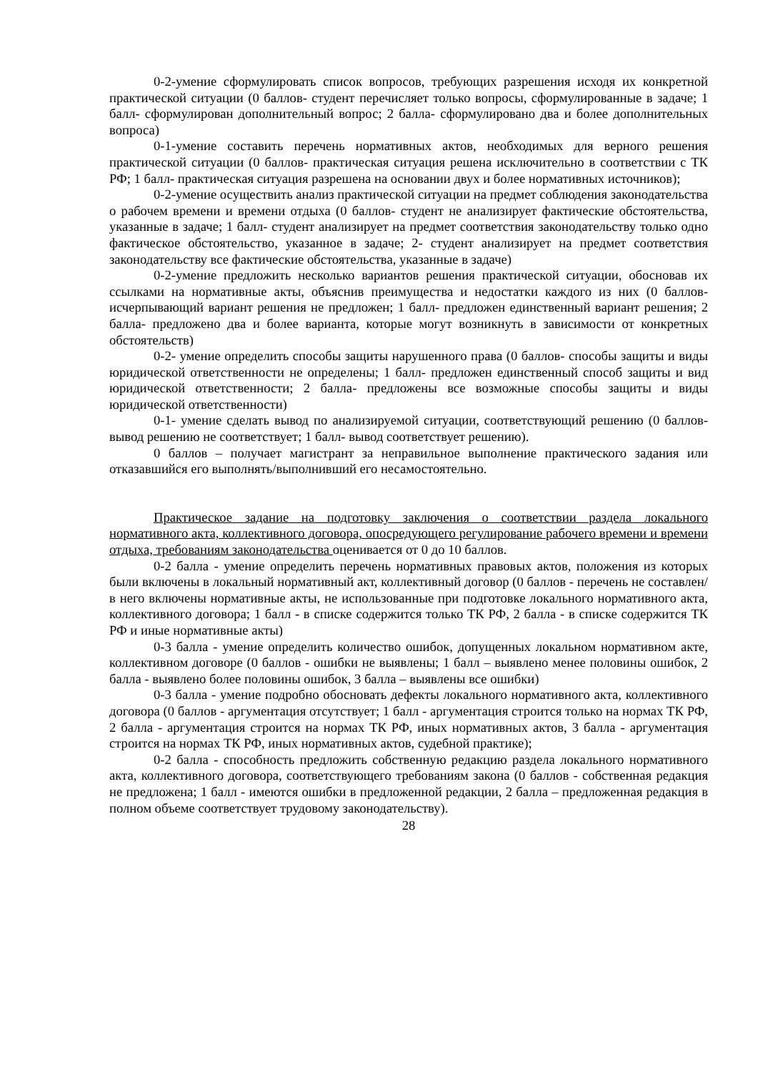0-2-умение сформулировать список вопросов, требующих разрешения исходя их конкретной практической ситуации (0 баллов- студент перечисляет только вопросы, сформулированные в задаче; 1 балл- сформулирован дополнительный вопрос; 2 балла- сформулировано два и более дополнительных вопроса)
0-1-умение составить перечень нормативных актов, необходимых для верного решения практической ситуации (0 баллов- практическая ситуация решена исключительно в соответствии с ТК РФ; 1 балл- практическая ситуация разрешена на основании двух и более нормативных источников);
0-2-умение осуществить анализ практической ситуации на предмет соблюдения законодательства о рабочем времени и времени отдыха (0 баллов- студент не анализирует фактические обстоятельства, указанные в задаче; 1 балл- студент анализирует на предмет соответствия законодательству только одно фактическое обстоятельство, указанное в задаче; 2- студент анализирует на предмет соответствия законодательству все фактические обстоятельства, указанные в задаче)
0-2-умение предложить несколько вариантов решения практической ситуации, обосновав их ссылками на нормативные акты, объяснив преимущества и недостатки каждого из них (0 баллов- исчерпывающий вариант решения не предложен; 1 балл- предложен единственный вариант решения; 2 балла- предложено два и более варианта, которые могут возникнуть в зависимости от конкретных обстоятельств)
0-2- умение определить способы защиты нарушенного права (0 баллов- способы защиты и виды юридической ответственности не определены; 1 балл- предложен единственный способ защиты и вид юридической ответственности; 2 балла- предложены все возможные способы защиты и виды юридической ответственности)
0-1- умение сделать вывод по анализируемой ситуации, соответствующий решению (0 баллов- вывод решению не соответствует; 1 балл- вывод соответствует решению).
0 баллов – получает магистрант за неправильное выполнение практического задания или отказавшийся его выполнять/выполнивший его несамостоятельно.
Практическое задание на подготовку заключения о соответствии раздела локального нормативного акта, коллективного договора, опосредующего регулирование рабочего времени и времени отдыха, требованиям законодательства оценивается от 0 до 10 баллов.
0-2 балла - умение определить перечень нормативных правовых актов, положения из которых были включены в локальный нормативный акт, коллективный договор (0 баллов - перечень не составлен/в него включены нормативные акты, не использованные при подготовке локального нормативного акта, коллективного договора; 1 балл - в списке содержится только ТК РФ, 2 балла - в списке содержится ТК РФ и иные нормативные акты)
0-3 балла - умение определить количество ошибок, допущенных локальном нормативном акте, коллективном договоре (0 баллов - ошибки не выявлены; 1 балл – выявлено менее половины ошибок, 2 балла - выявлено более половины ошибок, 3 балла – выявлены все ошибки)
0-3 балла - умение подробно обосновать дефекты локального нормативного акта, коллективного договора (0 баллов - аргументация отсутствует; 1 балл - аргументация строится только на нормах ТК РФ, 2 балла - аргументация строится на нормах ТК РФ, иных нормативных актов, 3 балла - аргументация строится на нормах ТК РФ, иных нормативных актов, судебной практике);
0-2 балла - способность предложить собственную редакцию раздела локального нормативного акта, коллективного договора, соответствующего требованиям закона (0 баллов - собственная редакция не предложена; 1 балл - имеются ошибки в предложенной редакции, 2 балла – предложенная редакция в полном объеме соответствует трудовому законодательству).
28